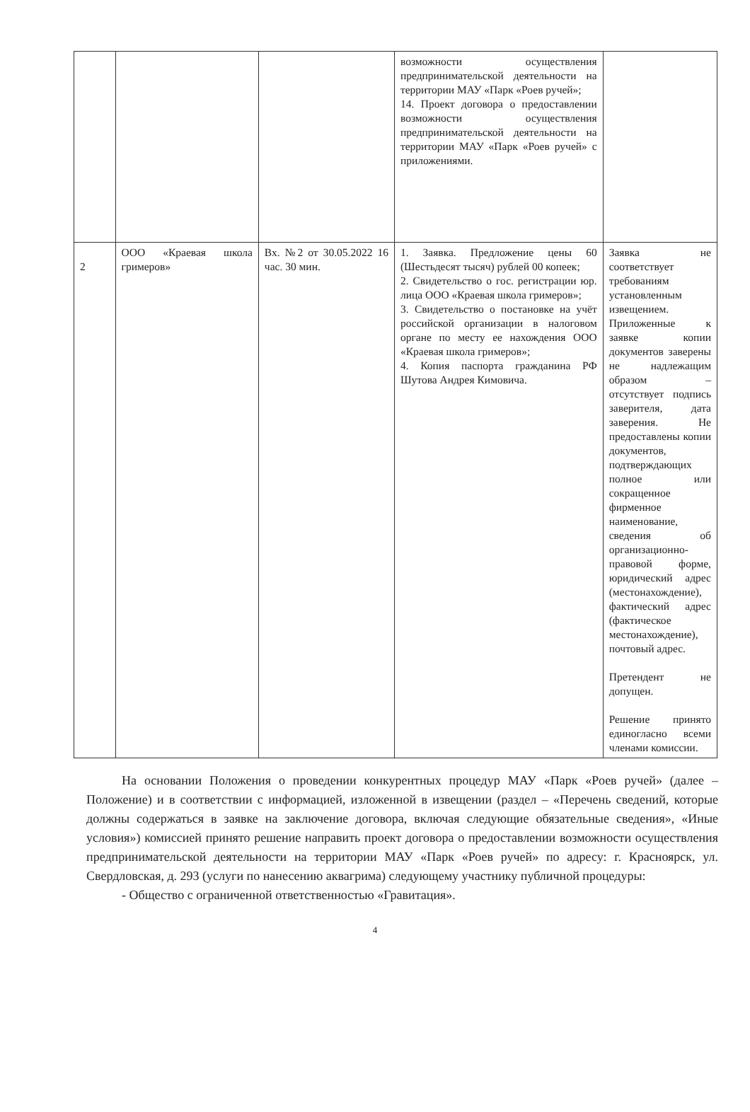| | | | возможности осуществления предпринимательской деятельности на территории МАУ «Парк «Роев ручей»; 14. Проект договора о предоставлении возможности осуществления предпринимательской деятельности на территории МАУ «Парк «Роев ручей» с приложениями. | |
| 2 | ООО «Краевая школа гримеров» | Вх. №2 от 30.05.2022 16 час. 30 мин. | 1. Заявка. Предложение цены 60 (Шестьдесят тысяч) рублей 00 копеек; 2. Свидетельство о гос. регистрации юр. лица ООО «Краевая школа гримеров»; 3. Свидетельство о постановке на учёт российской организации в налоговом органе по месту ее нахождения ООО «Краевая школа гримеров»; 4. Копия паспорта гражданина РФ Шутова Андрея Кимовича. | Заявка не соответствует требованиям установленным извещением. Приложенные к заявке копии документов заверены не надлежащим образом – отсутствует подпись заверителя, дата заверения. Не предоставлены копии документов, подтверждающих полное или сокращенное фирменное наименование, сведения об организационно-правовой форме, юридический адрес (местонахождение), фактический адрес (фактическое местонахождение), почтовый адрес. Претендент не допущен. Решение принято единогласно всеми членами комиссии. |
На основании Положения о проведении конкурентных процедур МАУ «Парк «Роев ручей» (далее – Положение) и в соответствии с информацией, изложенной в извещении (раздел – «Перечень сведений, которые должны содержаться в заявке на заключение договора, включая следующие обязательные сведения», «Иные условия») комиссией принято решение направить проект договора о предоставлении возможности осуществления предпринимательской деятельности на территории МАУ «Парк «Роев ручей» по адресу: г. Красноярск, ул. Свердловская, д. 293 (услуги по нанесению аквагрима) следующему участнику публичной процедуры:
- Общество с ограниченной ответственностью «Гравитация».
4